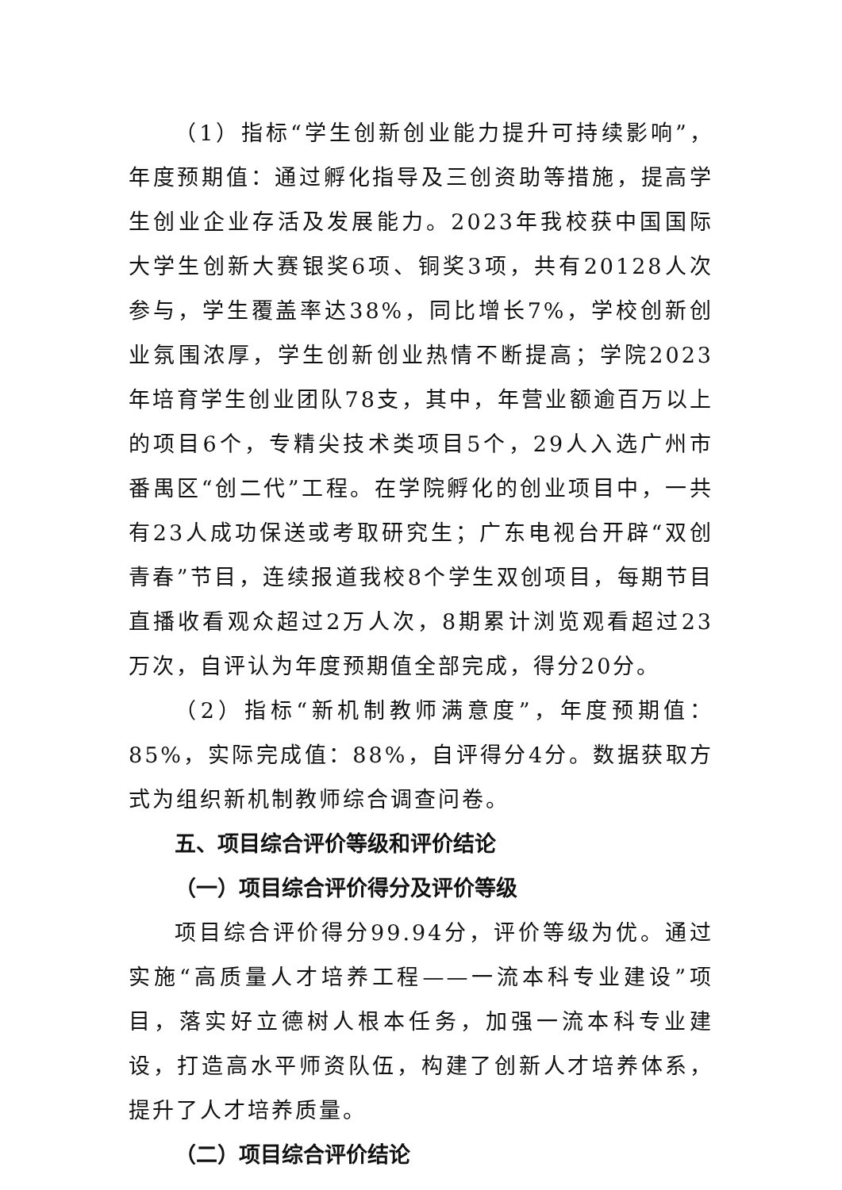（1）指标“学生创新创业能力提升可持续影响”，年度预期值：通过孵化指导及三创资助等措施，提高学生创业企业存活及发展能力。2023年我校获中国国际大学生创新大赛银奖6项、铜奖3项，共有20128人次参与，学生覆盖率达38%，同比增长7%，学校创新创业氛围浓厚，学生创新创业热情不断提高；学院2023年培育学生创业团队78支，其中，年营业额逾百万以上的项目6个，专精尖技术类项目5个，29人入选广州市番禺区“创二代”工程。在学院孵化的创业项目中，一共有23人成功保送或考取研究生；广东电视台开辟“双创青春”节目，连续报道我校8个学生双创项目，每期节目直播收看观众超过2万人次，8期累计浏览观看超过23万次，自评认为年度预期值全部完成，得分20分。
（2）指标“新机制教师满意度”，年度预期值：85%，实际完成值：88%，自评得分4分。数据获取方式为组织新机制教师综合调查问卷。
五、项目综合评价等级和评价结论
（一）项目综合评价得分及评价等级
项目综合评价得分99.94分，评价等级为优。通过实施“高质量人才培养工程——一流本科专业建设”项目，落实好立德树人根本任务，加强一流本科专业建设，打造高水平师资队伍，构建了创新人才培养体系，提升了人才培养质量。
（二）项目综合评价结论